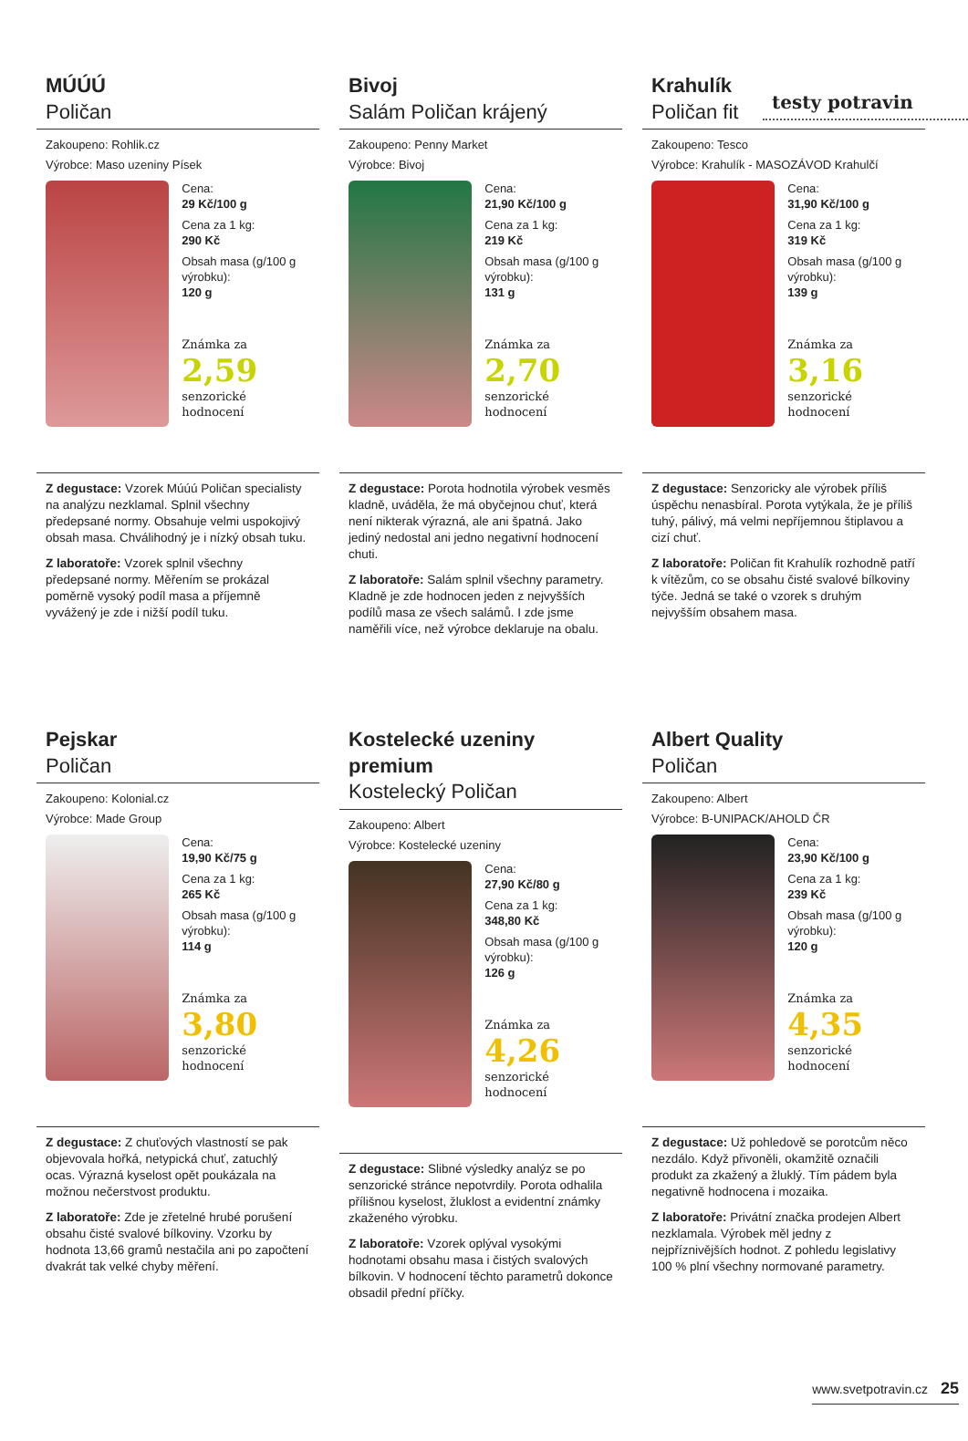testy potravin
MÚÚÚ
Poličan
Zakoupeno: Rohlik.cz
Výrobce: Maso uzeniny Písek
Cena:
29 Kč/100 g
Cena za 1 kg:
290 Kč
Obsah masa (g/100 g výrobku):
120 g
Známka za
2,59
senzorické hodnocení
Z degustace: Vzorek Múúú Poličan specialisty na analýzu nezklamal. Splnil všechny předepsané normy. Obsahuje velmi uspokojivý obsah masa. Chválihodný je i nízký obsah tuku.
Z laboratoře: Vzorek splnil všechny předepsané normy. Měřením se prokázal poměrně vysoký podíl masa a příjemně vyvážený je zde i nižší podíl tuku.
Bivoj
Salám Poličan krájený
Zakoupeno: Penny Market
Výrobce: Bivoj
Cena:
21,90 Kč/100 g
Cena za 1 kg:
219 Kč
Obsah masa (g/100 g výrobku):
131 g
Známka za
2,70
senzorické hodnocení
Z degustace: Porota hodnotila výrobek vesměs kladně, uváděla, že má obyčejnou chuť, která není nikterak výrazná, ale ani špatná. Jako jediný nedostal ani jedno negativní hodnocení chuti.
Z laboratoře: Salám splnil všechny parametry. Kladně je zde hodnocen jeden z nejvyšších podílů masa ze všech salámů. I zde jsme naměřili více, než výrobce deklaruje na obalu.
Krahulík
Poličan fit
Zakoupeno: Tesco
Výrobce: Krahulík - MASOZÁVOD Krahulčí
Cena:
31,90 Kč/100 g
Cena za 1 kg:
319 Kč
Obsah masa (g/100 g výrobku):
139 g
Známka za
3,16
senzorické hodnocení
Z degustace: Senzoricky ale výrobek příliš úspěchu nenasbíral. Porota vytýkala, že je příliš tuhý, pálivý, má velmi nepříjemnou štiplavou a cizí chuť.
Z laboratoře: Poličan fit Krahulík rozhodně patří k vítězům, co se obsahu čisté svalové bílkoviny týče. Jedná se také o vzorek s druhým nejvyšším obsahem masa.
Pejskar
Poličan
Zakoupeno: Kolonial.cz
Výrobce: Made Group
Cena:
19,90 Kč/75 g
Cena za 1 kg:
265 Kč
Obsah masa (g/100 g výrobku):
114 g
Známka za
3,80
senzorické hodnocení
Z degustace: Z chuťových vlastností se pak objevovala hořká, netypická chuť, zatuchlý ocas. Výrazná kyselost opět poukázala na možnou nečerstvost produktu.
Z laboratoře: Zde je zřetelné hrubé porušení obsahu čisté svalové bílkoviny. Vzorku by hodnota 13,66 gramů nestačila ani po započtení dvakrát tak velké chyby měření.
Kostelecké uzeniny premium
Kostelecký Poličan
Zakoupeno: Albert
Výrobce: Kostelecké uzeniny
Cena:
27,90 Kč/80 g
Cena za 1 kg:
348,80 Kč
Obsah masa (g/100 g výrobku):
126 g
Známka za
4,26
senzorické hodnocení
Z degustace: Slibné výsledky analýz se po senzorické stránce nepotvrdily. Porota odhalila přílišnou kyselost, žluklost a evidentní známky zkaženého výrobku.
Z laboratoře: Vzorek oplýval vysokými hodnotami obsahu masa i čistých svalových bílkovin. V hodnocení těchto parametrů dokonce obsadil přední příčky.
Albert Quality
Poličan
Zakoupeno: Albert
Výrobce: B-UNIPACK/AHOLD ČR
Cena:
23,90 Kč/100 g
Cena za 1 kg:
239 Kč
Obsah masa (g/100 g výrobku):
120 g
Známka za
4,35
senzorické hodnocení
Z degustace: Už pohledově se porotcům něco nezdálo. Když přivoněli, okamžitě označili produkt za zkažený a žluklý. Tím pádem byla negativně hodnocena i mozaika.
Z laboratoře: Privátní značka prodejen Albert nezklamala. Výrobek měl jedny z nejpříznivějších hodnot. Z pohledu legislativy 100 % plní všechny normované parametry.
www.svetpotravin.cz 25